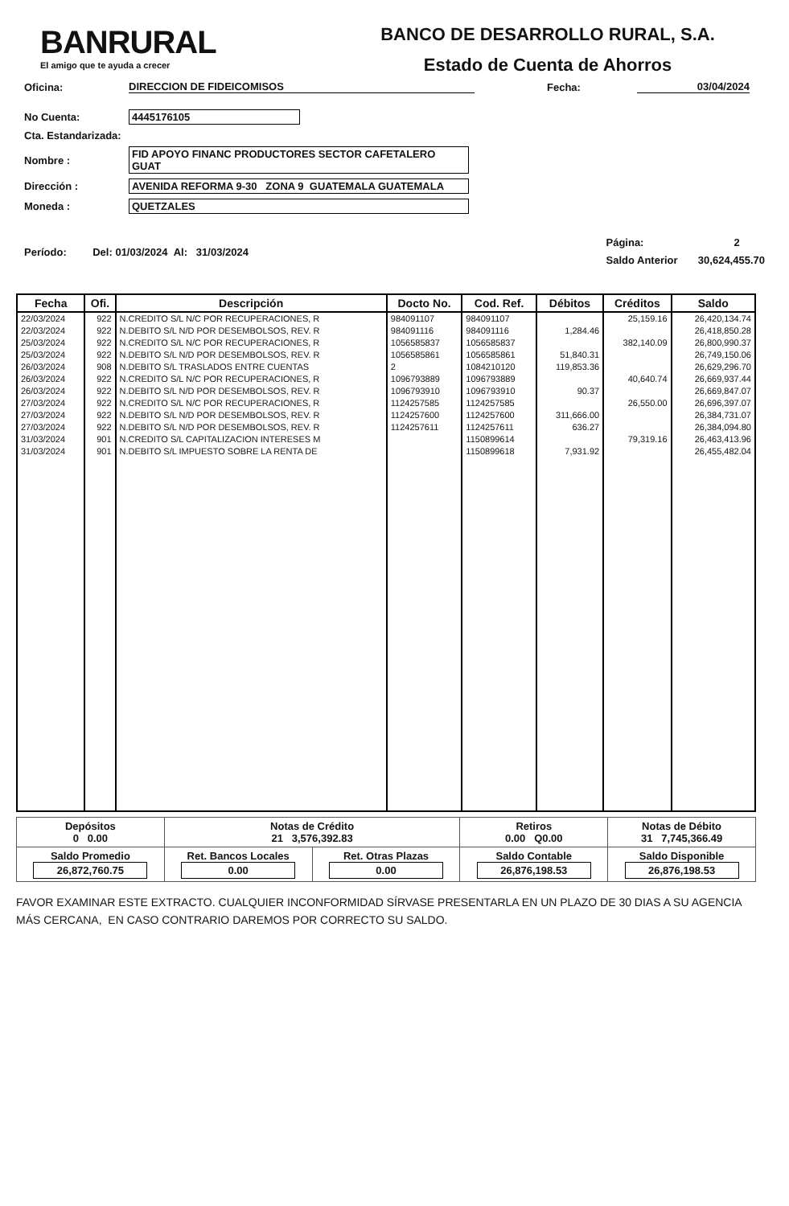BANRURAL
El amigo que te ayuda a crecer
BANCO DE DESARROLLO RURAL, S.A.
Estado de Cuenta de Ahorros
Oficina: DIRECCION DE FIDEICOMISOS Fecha: 03/04/2024
No Cuenta: 4445176105
Cta. Estandarizada:
Nombre : FID APOYO FINANC PRODUCTORES SECTOR CAFETALERO GUAT
Dirección : AVENIDA REFORMA 9-30 ZONA 9 GUATEMALA GUATEMALA
Moneda : QUETZALES
Período: Del: 01/03/2024 Al: 31/03/2024 Página: 2
Saldo Anterior 30,624,455.70
| Fecha | Ofi. | Descripción | Docto No. | Cod. Ref. | Débitos | Créditos | Saldo |
| --- | --- | --- | --- | --- | --- | --- | --- |
| 22/03/2024 | 922 | N.CREDITO S/L N/C POR RECUPERACIONES, R | 984091107 | 984091107 | | 25,159.16 | 26,420,134.74 |
| 22/03/2024 | 922 | N.DEBITO S/L N/D POR DESEMBOLSOS, REV. R | 984091116 | 984091116 | 1,284.46 | | 26,418,850.28 |
| 25/03/2024 | 922 | N.CREDITO S/L N/C POR RECUPERACIONES, R | 1056585837 | 1056585837 | | 382,140.09 | 26,800,990.37 |
| 25/03/2024 | 922 | N.DEBITO S/L N/D POR DESEMBOLSOS, REV. R | 1056585861 | 1056585861 | 51,840.31 | | 26,749,150.06 |
| 26/03/2024 | 908 | N.DEBITO S/L TRASLADOS ENTRE CUENTAS | 2 | 1084210120 | 119,853.36 | | 26,629,296.70 |
| 26/03/2024 | 922 | N.CREDITO S/L N/C POR RECUPERACIONES, R | 1096793889 | 1096793889 | | 40,640.74 | 26,669,937.44 |
| 26/03/2024 | 922 | N.DEBITO S/L N/D POR DESEMBOLSOS, REV. R | 1096793910 | 1096793910 | 90.37 | | 26,669,847.07 |
| 27/03/2024 | 922 | N.CREDITO S/L N/C POR RECUPERACIONES, R | 1124257585 | 1124257585 | | 26,550.00 | 26,696,397.07 |
| 27/03/2024 | 922 | N.DEBITO S/L N/D POR DESEMBOLSOS, REV. R | 1124257600 | 1124257600 | 311,666.00 | | 26,384,731.07 |
| 27/03/2024 | 922 | N.DEBITO S/L N/D POR DESEMBOLSOS, REV. R | 1124257611 | 1124257611 | 636.27 | | 26,384,094.80 |
| 31/03/2024 | 901 | N.CREDITO S/L CAPITALIZACION INTERESES M | | 1150899614 | | 79,319.16 | 26,463,413.96 |
| 31/03/2024 | 901 | N.DEBITO S/L IMPUESTO SOBRE LA RENTA DE | | 1150899618 | 7,931.92 | | 26,455,482.04 |
| Depósitos 0 0.00 | Notas de Crédito 21 3,576,392.83 | | Retiros 0.00 Q0.00 | Notas de Débito 31 7,745,366.49 |
| Saldo Promedio 26,872,760.75 | Ret. Bancos Locales 0.00 | Ret. Otras Plazas 0.00 | Saldo Contable 26,876,198.53 | Saldo Disponible 26,876,198.53 |
FAVOR EXAMINAR ESTE EXTRACTO. CUALQUIER INCONFORMIDAD SÍRVASE PRESENTARLA EN UN PLAZO DE 30 DIAS A SU AGENCIA
MÁS CERCANA, EN CASO CONTRARIO DAREMOS POR CORRECTO SU SALDO.